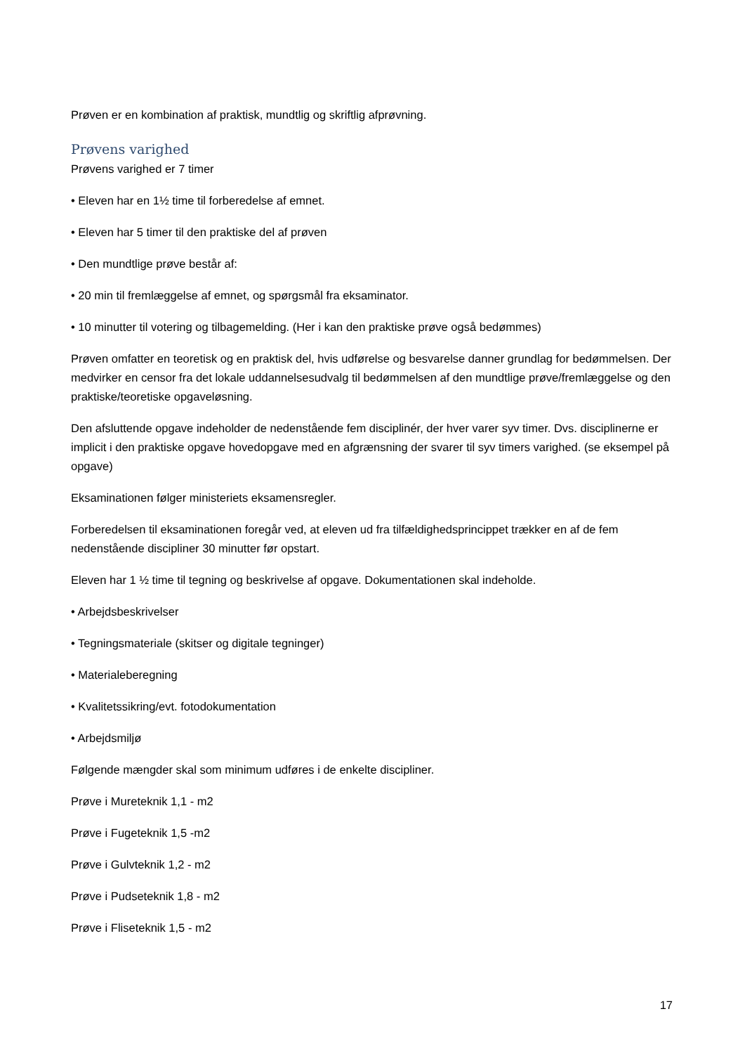Prøven er en kombination af praktisk, mundtlig og skriftlig afprøvning.
Prøvens varighed
Prøvens varighed er 7 timer
• Eleven har en 1½ time til forberedelse af emnet.
• Eleven har 5 timer til den praktiske del af prøven
• Den mundtlige prøve består af:
• 20 min til fremlæggelse af emnet, og spørgsmål fra eksaminator.
• 10 minutter til votering og tilbagemelding. (Her i kan den praktiske prøve også bedømmes)
Prøven omfatter en teoretisk og en praktisk del, hvis udførelse og besvarelse danner grundlag for bedømmelsen. Der medvirker en censor fra det lokale uddannelsesudvalg til bedømmelsen af den mundtlige prøve/fremlæggelse og den praktiske/teoretiske opgaveløsning.
Den afsluttende opgave indeholder de nedenstående fem disciplinér, der hver varer syv timer. Dvs. disciplinerne er implicit i den praktiske opgave hovedopgave med en afgrænsning der svarer til syv timers varighed. (se eksempel på opgave)
Eksaminationen følger ministeriets eksamensregler.
Forberedelsen til eksaminationen foregår ved, at eleven ud fra tilfældighedsprincippet trækker en af de fem nedenstående discipliner 30 minutter før opstart.
Eleven har 1 ½ time til tegning og beskrivelse af opgave. Dokumentationen skal indeholde.
• Arbejdsbeskrivelser
• Tegningsmateriale (skitser og digitale tegninger)
• Materialeberegning
• Kvalitetssikring/evt. fotodokumentation
• Arbejdsmiljø
Følgende mængder skal som minimum udføres i de enkelte discipliner.
Prøve i Mureteknik 1,1 - m2
Prøve i Fugeteknik 1,5 -m2
Prøve i Gulvteknik 1,2 - m2
Prøve i Pudseteknik 1,8 - m2
Prøve i Fliseteknik 1,5 - m2
17